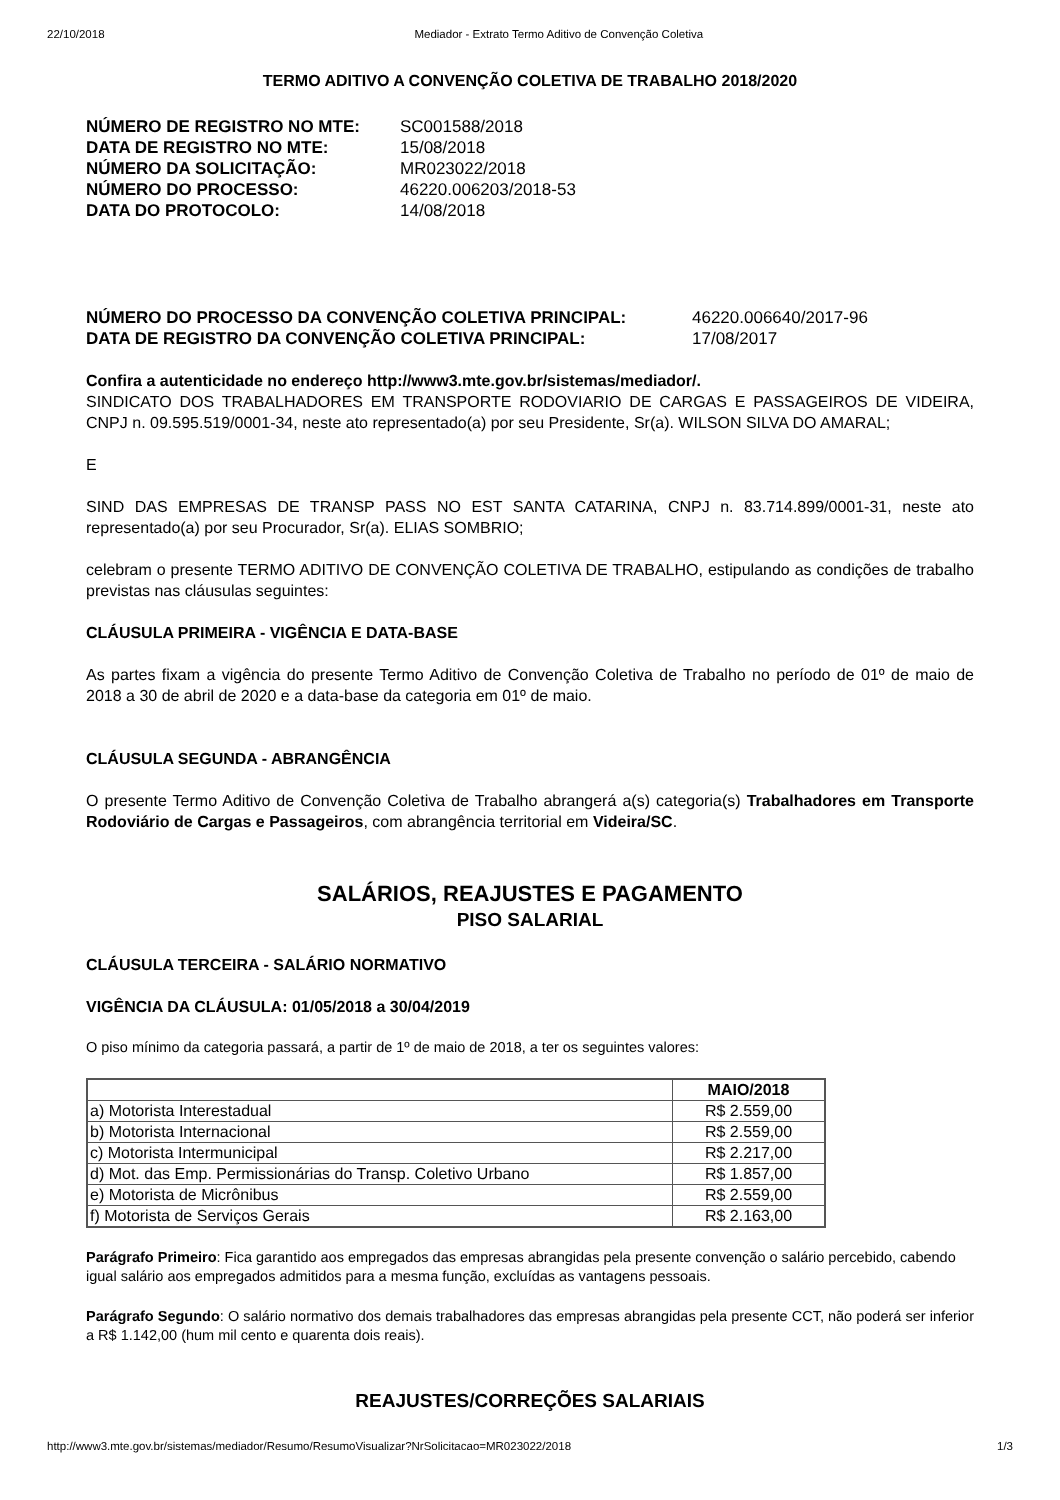22/10/2018 Mediador - Extrato Termo Aditivo de Convenção Coletiva
TERMO ADITIVO A CONVENÇÃO COLETIVA DE TRABALHO 2018/2020
NÚMERO DE REGISTRO NO MTE: SC001588/2018 DATA DE REGISTRO NO MTE: 15/08/2018 NÚMERO DA SOLICITAÇÃO: MR023022/2018 NÚMERO DO PROCESSO: 46220.006203/2018-53 DATA DO PROTOCOLO: 14/08/2018
NÚMERO DO PROCESSO DA CONVENÇÃO COLETIVA PRINCIPAL: 46220.006640/2017-96 DATA DE REGISTRO DA CONVENÇÃO COLETIVA PRINCIPAL: 17/08/2017
Confira a autenticidade no endereço http://www3.mte.gov.br/sistemas/mediador/.
SINDICATO DOS TRABALHADORES EM TRANSPORTE RODOVIARIO DE CARGAS E PASSAGEIROS DE VIDEIRA, CNPJ n. 09.595.519/0001-34, neste ato representado(a) por seu Presidente, Sr(a). WILSON SILVA DO AMARAL;
E
SIND DAS EMPRESAS DE TRANSP PASS NO EST SANTA CATARINA, CNPJ n. 83.714.899/0001-31, neste ato representado(a) por seu Procurador, Sr(a). ELIAS SOMBRIO;
celebram o presente TERMO ADITIVO DE CONVENÇÃO COLETIVA DE TRABALHO, estipulando as condições de trabalho previstas nas cláusulas seguintes:
CLÁUSULA PRIMEIRA - VIGÊNCIA E DATA-BASE
As partes fixam a vigência do presente Termo Aditivo de Convenção Coletiva de Trabalho no período de 01º de maio de 2018 a 30 de abril de 2020 e a data-base da categoria em 01º de maio.
CLÁUSULA SEGUNDA - ABRANGÊNCIA
O presente Termo Aditivo de Convenção Coletiva de Trabalho abrangerá a(s) categoria(s) Trabalhadores em Transporte Rodoviário de Cargas e Passageiros, com abrangência territorial em Videira/SC.
SALÁRIOS, REAJUSTES E PAGAMENTO
PISO SALARIAL
CLÁUSULA TERCEIRA - SALÁRIO NORMATIVO
VIGÊNCIA DA CLÁUSULA: 01/05/2018 a 30/04/2019
O piso mínimo da categoria passará, a partir de 1º de maio de 2018, a ter os seguintes valores:
| | MAIO/2018 |
| --- | --- |
| a) Motorista Interestadual | R$ 2.559,00 |
| b) Motorista Internacional | R$ 2.559,00 |
| c) Motorista Intermunicipal | R$ 2.217,00 |
| d) Mot. das Emp. Permissionárias do Transp. Coletivo Urbano | R$ 1.857,00 |
| e) Motorista de Micrônibus | R$ 2.559,00 |
| f) Motorista de Serviços Gerais | R$ 2.163,00 |
Parágrafo Primeiro: Fica garantido aos empregados das empresas abrangidas pela presente convenção o salário percebido, cabendo igual salário aos empregados admitidos para a mesma função, excluídas as vantagens pessoais.
Parágrafo Segundo: O salário normativo dos demais trabalhadores das empresas abrangidas pela presente CCT, não poderá ser inferior a R$ 1.142,00 (hum mil cento e quarenta dois reais).
REAJUSTES/CORREÇÕES SALARIAIS
http://www3.mte.gov.br/sistemas/mediador/Resumo/ResumoVisualizar?NrSolicitacao=MR023022/2018 1/3